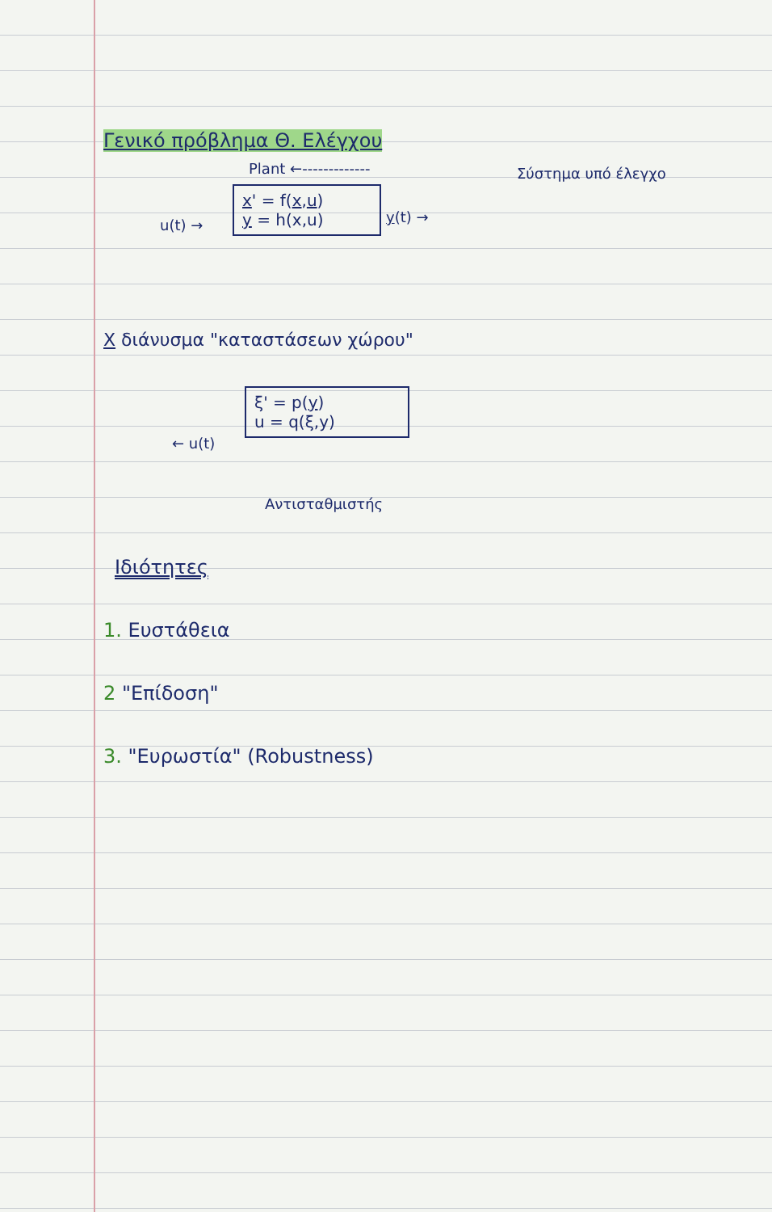Γενικό πρόβλημα Θ. Ελέγχου
Plant ←------------- Σύστημα υπό έλεγχο
x' = f(x,u)
y = h(x,u)
u(t) → y(t) →
X διάνυσμα "καταστάσεων χώρου"
ξ' = p(y)
u = q(ξ,y)
← u(t)
Αντισταθμιστής
Ιδιότητες
1. Ευστάθεια
2 "Επίδοση"
3. "Ευρωστία" (Robustness)